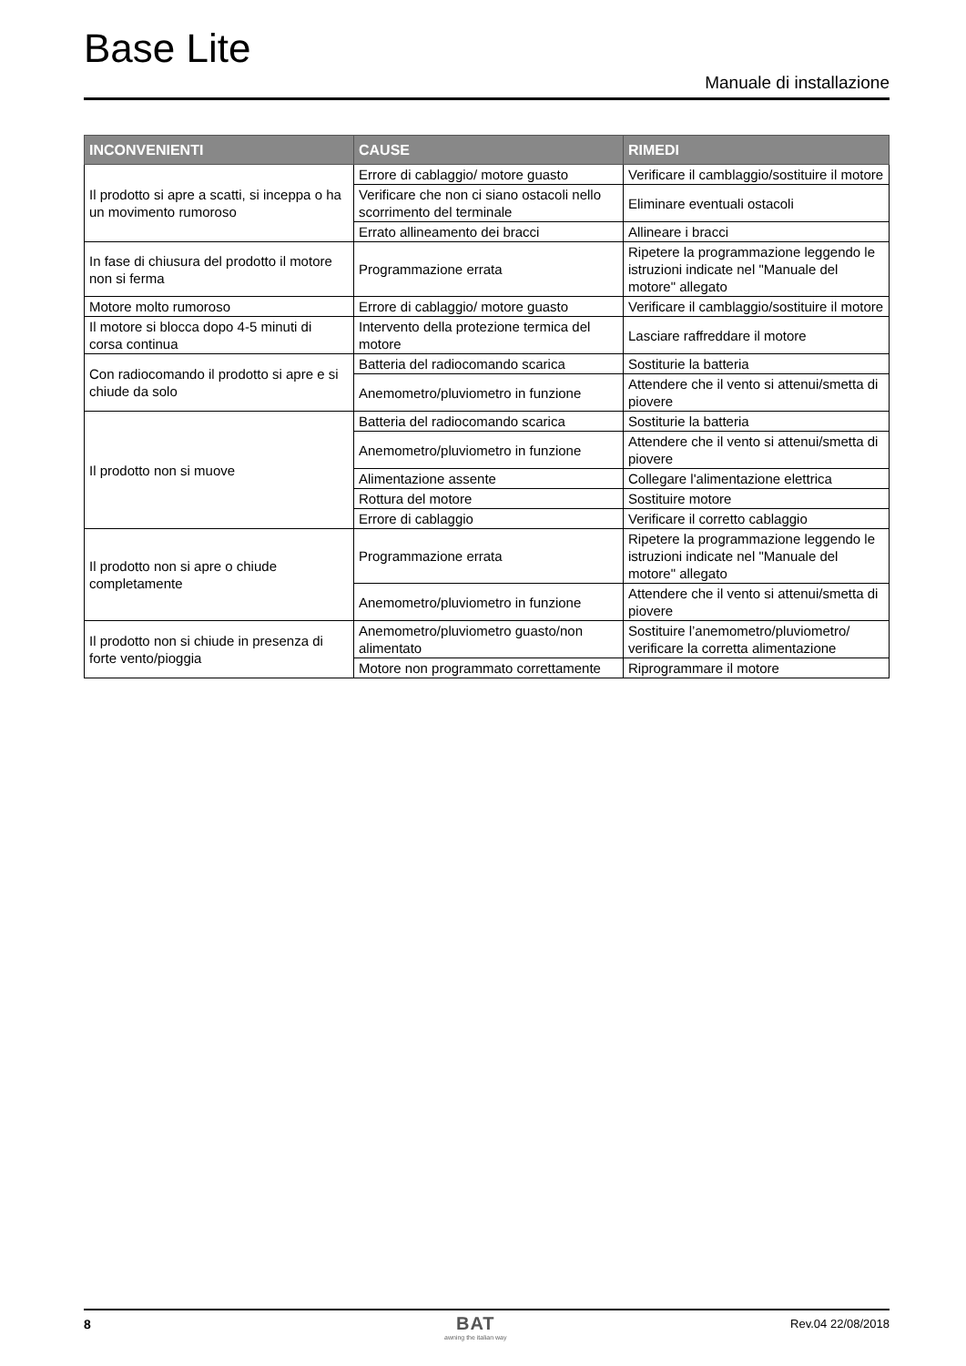Base Lite
Manuale di installazione
| INCONVENIENTI | CAUSE | RIMEDI |
| --- | --- | --- |
| Il prodotto si apre a scatti, si inceppa o ha un movimento rumoroso | Errore di cablaggio/ motore guasto | Verificare il camblaggio/sostituire il motore |
| | Verificare che non ci siano ostacoli nello scorrimento del terminale | Eliminare eventuali ostacoli |
| | Errato allineamento dei bracci | Allineare i bracci |
| In fase di chiusura del prodotto il motore non si ferma | Programmazione errata | Ripetere la programmazione leggendo le istruzioni indicate nel "Manuale del motore" allegato |
| Motore molto rumoroso | Errore di cablaggio/ motore guasto | Verificare il camblaggio/sostituire il motore |
| Il motore si blocca dopo 4-5 minuti di corsa continua | Intervento della protezione termica del motore | Lasciare raffreddare il motore |
| Con radiocomando il prodotto si apre e si chiude da solo | Batteria del radiocomando scarica | Sostiturie la batteria |
| | Anemometro/pluviometro in funzione | Attendere che il vento si attenui/smetta di piovere |
| Il prodotto non si muove | Batteria del radiocomando scarica | Sostiturie la batteria |
| | Anemometro/pluviometro in funzione | Attendere che il vento si attenui/smetta di piovere |
| | Alimentazione assente | Collegare l'alimentazione elettrica |
| | Rottura del motore | Sostituire motore |
| | Errore di cablaggio | Verificare il corretto cablaggio |
| Il prodotto non si apre o chiude completamente | Programmazione errata | Ripetere la programmazione leggendo le istruzioni indicate nel "Manuale del motore" allegato |
| | Anemometro/pluviometro in funzione | Attendere che il vento si attenui/smetta di piovere |
| Il prodotto non si chiude in presenza di forte vento/pioggia | Anemometro/pluviometro guasto/non alimentato | Sostituire l’anemometro/pluviometro/ verificare la corretta alimentazione |
| | Motore non programmato correttamente | Riprogrammare il motore |
8 BAT
awning the italian way
Rev.04 22/08/2018